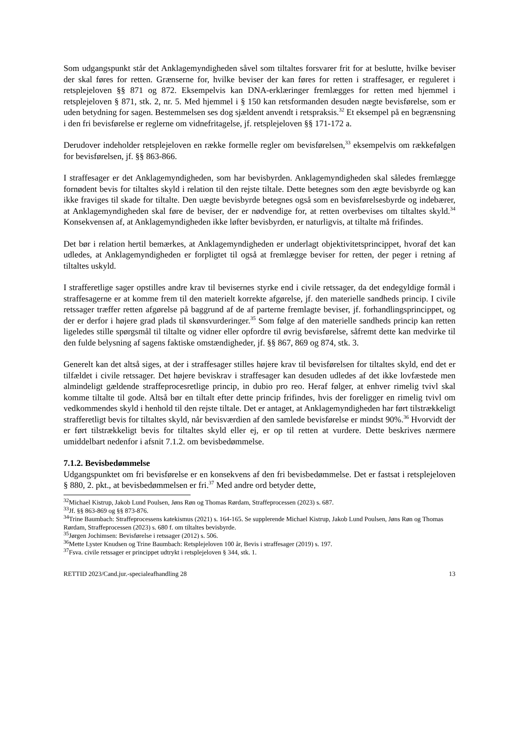Som udgangspunkt står det Anklagemyndigheden såvel som tiltaltes forsvarer frit for at beslutte, hvilke beviser der skal føres for retten. Grænserne for, hvilke beviser der kan føres for retten i straffesager, er reguleret i retsplejeloven §§ 871 og 872. Eksempelvis kan DNA-erklæringer fremlægges for retten med hjemmel i retsplejeloven § 871, stk. 2, nr. 5. Med hjemmel i § 150 kan retsformanden desuden nægte bevisførelse, som er uden betydning for sagen. Bestemmelsen ses dog sjældent anvendt i retspraksis.<sup>32</sup> Et eksempel på en begrænsning i den fri bevisførelse er reglerne om vidnefritagelse, jf. retsplejeloven §§ 171-172 a.
Derudover indeholder retsplejeloven en række formelle regler om bevisførelsen,<sup>33</sup> eksempelvis om rækkefølgen for bevisførelsen, jf. §§ 863-866.
I straffesager er det Anklagemyndigheden, som har bevisbyrden. Anklagemyndigheden skal således fremlægge fornødent bevis for tiltaltes skyld i relation til den rejste tiltale. Dette betegnes som den ægte bevisbyrde og kan ikke fraviges til skade for tiltalte. Den uægte bevisbyrde betegnes også som en bevisførelsesbyrde og indebærer, at Anklagemyndigheden skal føre de beviser, der er nødvendige for, at retten overbevises om tiltaltes skyld.<sup>34</sup> Konsekvensen af, at Anklagemyndigheden ikke løfter bevisbyrden, er naturligvis, at tiltalte må frifindes.
Det bør i relation hertil bemærkes, at Anklagemyndigheden er underlagt objektivitetsprincippet, hvoraf det kan udledes, at Anklagemyndigheden er forpligtet til også at fremlægge beviser for retten, der peger i retning af tiltaltes uskyld.
I strafferetlige sager opstilles andre krav til bevisernes styrke end i civile retssager, da det endegyldige formål i straffesagerne er at komme frem til den materielt korrekte afgørelse, jf. den materielle sandheds princip. I civile retssager træffer retten afgørelse på baggrund af de af parterne fremlagte beviser, jf. forhandlingsprincippet, og der er derfor i højere grad plads til skønsvurderinger.<sup>35</sup> Som følge af den materielle sandheds princip kan retten ligeledes stille spørgsmål til tiltalte og vidner eller opfordre til øvrig bevisførelse, såfremt dette kan medvirke til den fulde belysning af sagens faktiske omstændigheder, jf. §§ 867, 869 og 874, stk. 3.
Generelt kan det altså siges, at der i straffesager stilles højere krav til bevisførelsen for tiltaltes skyld, end det er tilfældet i civile retssager. Det højere beviskrav i straffesager kan desuden udledes af det ikke lovfæstede men almindeligt gældende straffeprocesretlige princip, in dubio pro reo. Heraf følger, at enhver rimelig tvivl skal komme tiltalte til gode. Altså bør en tiltalt efter dette princip frifindes, hvis der foreligger en rimelig tvivl om vedkommendes skyld i henhold til den rejste tiltale. Det er antaget, at Anklagemyndigheden har ført tilstrækkeligt strafferetligt bevis for tiltaltes skyld, når bevisværdien af den samlede bevisførelse er mindst 90%.<sup>36</sup> Hvorvidt der er ført tilstrækkeligt bevis for tiltaltes skyld eller ej, er op til retten at vurdere. Dette beskrives nærmere umiddelbart nedenfor i afsnit 7.1.2. om bevisbedømmelse.
7.1.2. Bevisbedømmelse
Udgangspunktet om fri bevisførelse er en konsekvens af den fri bevisbedømmelse. Det er fastsat i retsplejeloven § 880, 2. pkt., at bevisbedømmelsen er fri.<sup>37</sup> Med andre ord betyder dette,
<sup>32</sup> Michael Kistrup, Jakob Lund Poulsen, Jøns Røn og Thomas Rørdam, Straffeprocessen (2023) s. 687.
<sup>33</sup> Jf. §§ 863-869 og §§ 873-876.
<sup>34</sup> Trine Baumbach: Straffeprocessens katekismus (2021) s. 164-165. Se supplerende Michael Kistrup, Jakob Lund Poulsen, Jøns Røn og Thomas Rørdam, Straffeprocessen (2023) s. 680 f. om tiltaltes bevisbyrde.
<sup>35</sup> Jørgen Jochimsen: Bevisførelse i retssager (2012) s. 506.
<sup>36</sup> Mette Lyster Knudsen og Trine Baumbach: Retsplejeloven 100 år, Bevis i straffesager (2019) s. 197.
<sup>37</sup> Fsva. civile retssager er princippet udtrykt i retsplejeloven § 344, stk. 1.
RETTID 2023/Cand.jur.-specialeafhandling 28 13